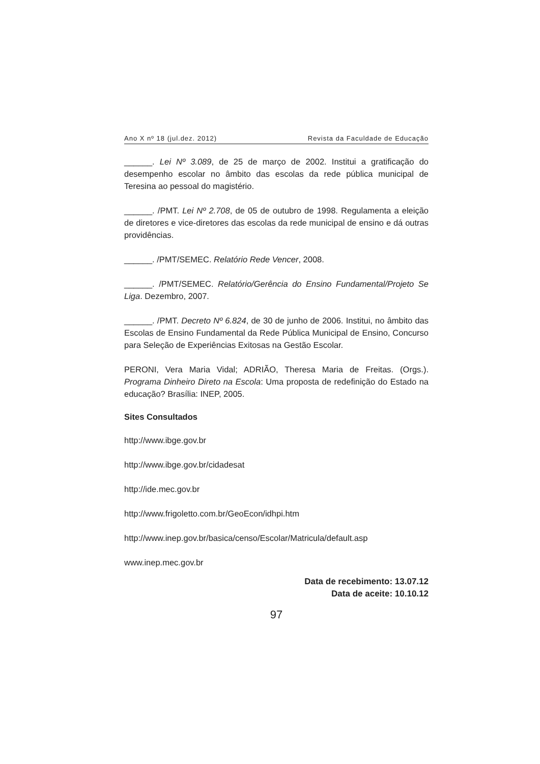Ano X nº 18 (jul.dez. 2012) Revista da Faculdade de Educação
______. Lei Nº 3.089, de 25 de março de 2002. Institui a gratificação do desempenho escolar no âmbito das escolas da rede pública municipal de Teresina ao pessoal do magistério.
______. /PMT. Lei Nº 2.708, de 05 de outubro de 1998. Regulamenta a eleição de diretores e vice-diretores das escolas da rede municipal de ensino e dá outras providências.
______. /PMT/SEMEC. Relatório Rede Vencer, 2008.
______. /PMT/SEMEC. Relatório/Gerência do Ensino Fundamental/Projeto Se Liga. Dezembro, 2007.
______. /PMT. Decreto Nº 6.824, de 30 de junho de 2006. Institui, no âmbito das Escolas de Ensino Fundamental da Rede Pública Municipal de Ensino, Concurso para Seleção de Experiências Exitosas na Gestão Escolar.
PERONI, Vera Maria Vidal; ADRIÃO, Theresa Maria de Freitas. (Orgs.). Programa Dinheiro Direto na Escola: Uma proposta de redefinição do Estado na educação? Brasília: INEP, 2005.
Sites Consultados
http://www.ibge.gov.br
http://www.ibge.gov.br/cidadesat
http://ide.mec.gov.br
http://www.frigoletto.com.br/GeoEcon/idhpi.htm
http://www.inep.gov.br/basica/censo/Escolar/Matricula/default.asp
www.inep.mec.gov.br
Data de recebimento: 13.07.12
Data de aceite: 10.10.12
97